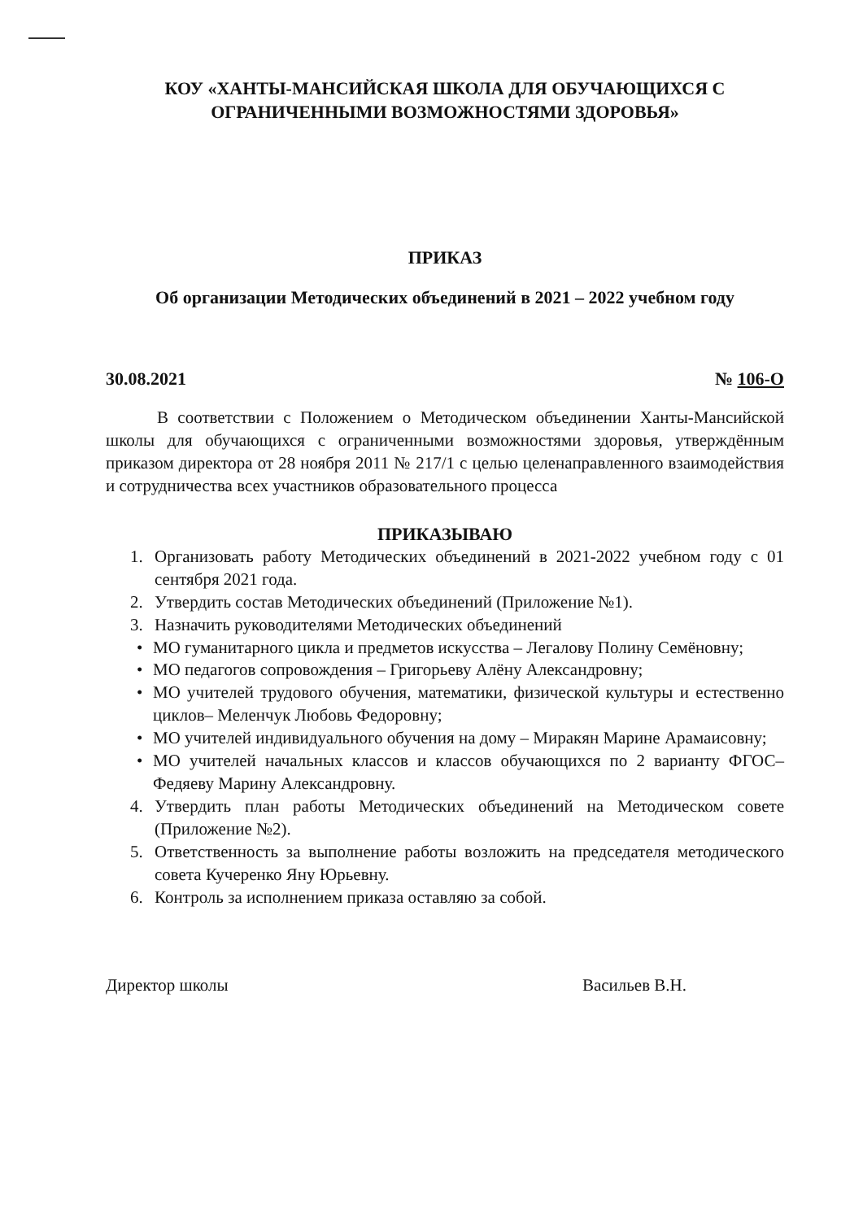КОУ «ХАНТЫ-МАНСИЙСКАЯ ШКОЛА ДЛЯ ОБУЧАЮЩИХСЯ С ОГРАНИЧЕННЫМИ ВОЗМОЖНОСТЯМИ ЗДОРОВЬЯ»
ПРИКАЗ
Об организации Методических объединений в 2021 – 2022 учебном году
30.08.2021 № 106-О
В соответствии с Положением о Методическом объединении Ханты-Мансийской школы для обучающихся с ограниченными возможностями здоровья, утверждённым приказом директора от 28 ноября 2011 № 217/1 с целью целенаправленного взаимодействия и сотрудничества всех участников образовательного процесса
ПРИКАЗЫВАЮ
1. Организовать работу Методических объединений в 2021-2022 учебном году с 01 сентября 2021 года.
2. Утвердить состав Методических объединений (Приложение №1).
3. Назначить руководителями Методических объединений
• МО гуманитарного цикла и предметов искусства – Легалову Полину Семёновну;
• МО педагогов сопровождения – Григорьеву Алёну Александровну;
• МО учителей трудового обучения, математики, физической культуры и естественно циклов– Меленчук Любовь Федоровну;
• МО учителей индивидуального обучения на дому – Миракян Марине Арамаисовну;
• МО учителей начальных классов и классов обучающихся по 2 варианту ФГОС– Федяеву Марину Александровну.
4. Утвердить план работы Методических объединений на Методическом совете (Приложение №2).
5. Ответственность за выполнение работы возложить на председателя методического совета Кучеренко Яну Юрьевну.
6. Контроль за исполнением приказа оставляю за собой.
Директор школы Васильев В.Н.